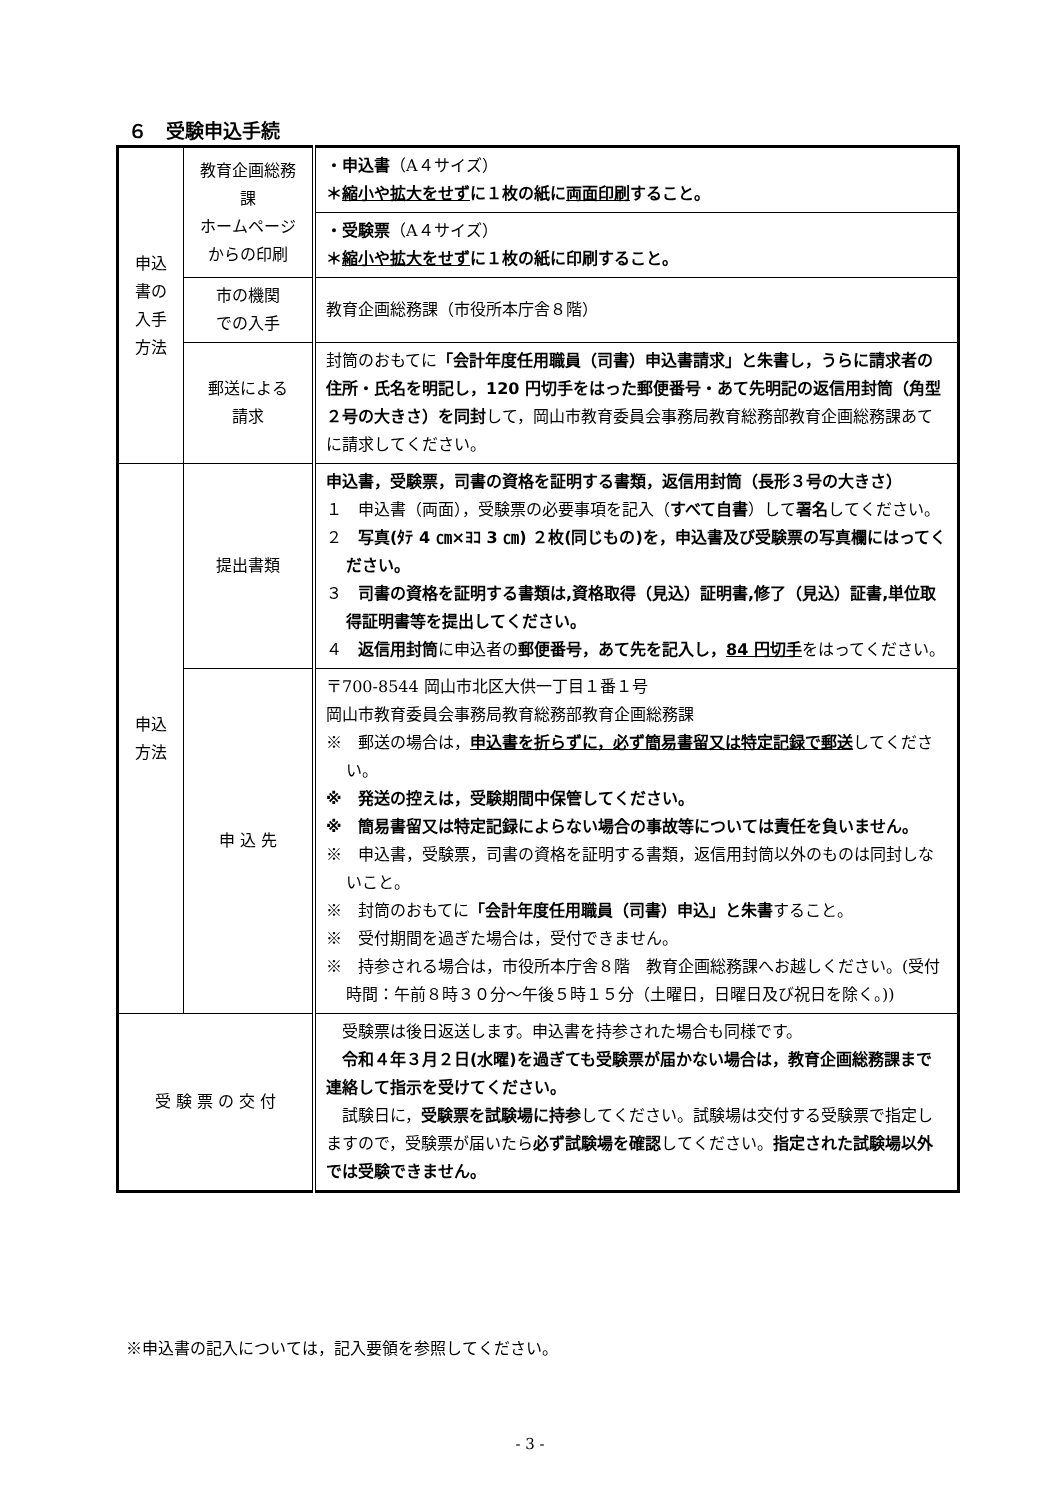６　受験申込手続
| 申込 書の 入手 方法 | 教育企画総務課 ホームページ からの印刷 | ・申込書 （A４サイズ） ＊ 縮小や拡大をせず に１枚の紙に 両面印刷 すること。 |
| | | ・受験票 （A４サイズ） ＊ 縮小や拡大をせず に１枚の紙に印刷すること。 |
| | 市の機関 での入手 | 教育企画総務課（市役所本庁舎８階） |
| | 郵送による 請求 | 封筒のおもてに 「会計年度任用職員（司書）申込書請求」と朱書し，うらに請求者の住所・氏名を明記し，120 円切手をはった郵便番号・あて先明記の返信用封筒（角型２号の大きさ）を同封 して，岡山市教育委員会事務局教育総務部教育企画総務課あてに請求してください。 |
| 申込 方法 | 提出書類 | 申込書，受験票，司書の資格を証明する書類，返信用封筒（長形３号の大きさ） １ 申込書（両面），受験票の必要事項を記入（ すべて自書 ）して 署名 してください。 ２ 写真(ﾀﾃ 4 ㎝×ﾖｺ 3 ㎝) ２枚(同じもの)を，申込書及び受験票の写真欄にはってください。 ３ 司書の資格を証明する書類は,資格取得（見込）証明書,修了（見込）証書,単位取得証明書等を提出してください。 ４ 返信用封筒 に申込者の 郵便番号，あて先を記入し， 84 円切手 をはってください。 |
| | 申 込 先 | 〒700-8544 岡山市北区大供一丁目１番１号 岡山市教育委員会事務局教育総務部教育企画総務課 ※ 郵送の場合は， 申込書を折らずに，必ず簡易書留又は特定記録で郵送 してください。 ※ 発送の控えは，受験期間中保管してください。 ※ 簡易書留又は特定記録によらない場合の事故等については責任を負いません。 ※ 申込書，受験票，司書の資格を証明する書類，返信用封筒以外のものは同封しないこと。 ※ 封筒のおもてに 「会計年度任用職員（司書）申込」と朱書 すること。 ※ 受付期間を過ぎた場合は，受付できません。 ※ 持参される場合は，市役所本庁舎８階 教育企画総務課へお越しください。(受付時間：午前８時３０分～午後５時１５分（土曜日，日曜日及び祝日を除く。)) |
| 受 験 票 の 交 付 | | 受験票は後日返送します。申込書を持参された場合も同様です。 令和４年３月２日(水曜)を過ぎても受験票が届かない場合は，教育企画総務課まで連絡して指示を受けてください。 試験日に， 受験票を試験場に持参 してください。試験場は交付する受験票で指定しますので，受験票が届いたら 必ず試験場を確認 してください。 指定された試験場以外では受験できません。 |
※申込書の記入については，記入要領を参照してください。
- 3 -